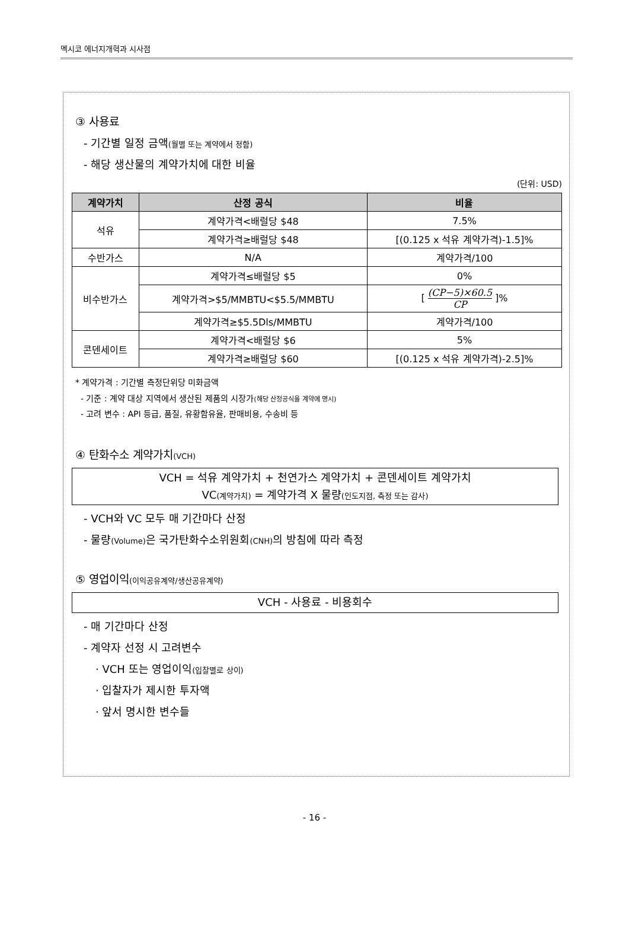멕시코 에너지개혁과 시사점
③ 사용료
- 기간별 일정 금액(월별 또는 계약에서 정함)
- 해당 생산물의 계약가치에 대한 비율
(단위: USD)
| 계약가치 | 산정 공식 | 비율 |
| --- | --- | --- |
| 석유 | 계약가격<배럴당 $48 | 7.5% |
| | 계약가격≥배럴당 $48 | [(0.125 x 석유 계약가격)-1.5]% |
| 수반가스 | N/A | 계약가격/100 |
| 비수반가스 | 계약가격≤배럴당 $5 | 0% |
| | 계약가격>$5/MMBTU<$5.5/MMBTU | [ (CP−5)×60.5 CP ]% |
| | 계약가격≥$5.5Dls/MMBTU | 계약가격/100 |
| 콘덴세이트 | 계약가격<배럴당 $6 | 5% |
| | 계약가격≥배럴당 $60 | [(0.125 x 석유 계약가격)-2.5]% |
* 계약가격 : 기간별 측정단위당 미화금액
- 기준 : 계약 대상 지역에서 생산된 제품의 시장가(해당 산정공식을 계약에 명시)
- 고려 변수 : API 등급, 품질, 유황함유율, 판매비용, 수송비 등
④ 탄화수소 계약가치(VCH)
VCH = 석유 계약가치 + 천연가스 계약가치 + 콘덴세이트 계약가치
VC(계약가치) = 계약가격 X 물량(인도지점, 측정 또는 감사)
- VCH와 VC 모두 매 기간마다 산정
- 물량(Volume) 은 국가탄화수소위원회(CNH) 의 방침에 따라 측정
⑤ 영업이익(이익공유계약/생산공유계약)
VCH - 사용료 - 비용회수
- 매 기간마다 산정
- 계약자 선정 시 고려변수
· VCH 또는 영업이익(입찰별로 상이)
· 입찰자가 제시한 투자액
· 앞서 명시한 변수들
- 16 -